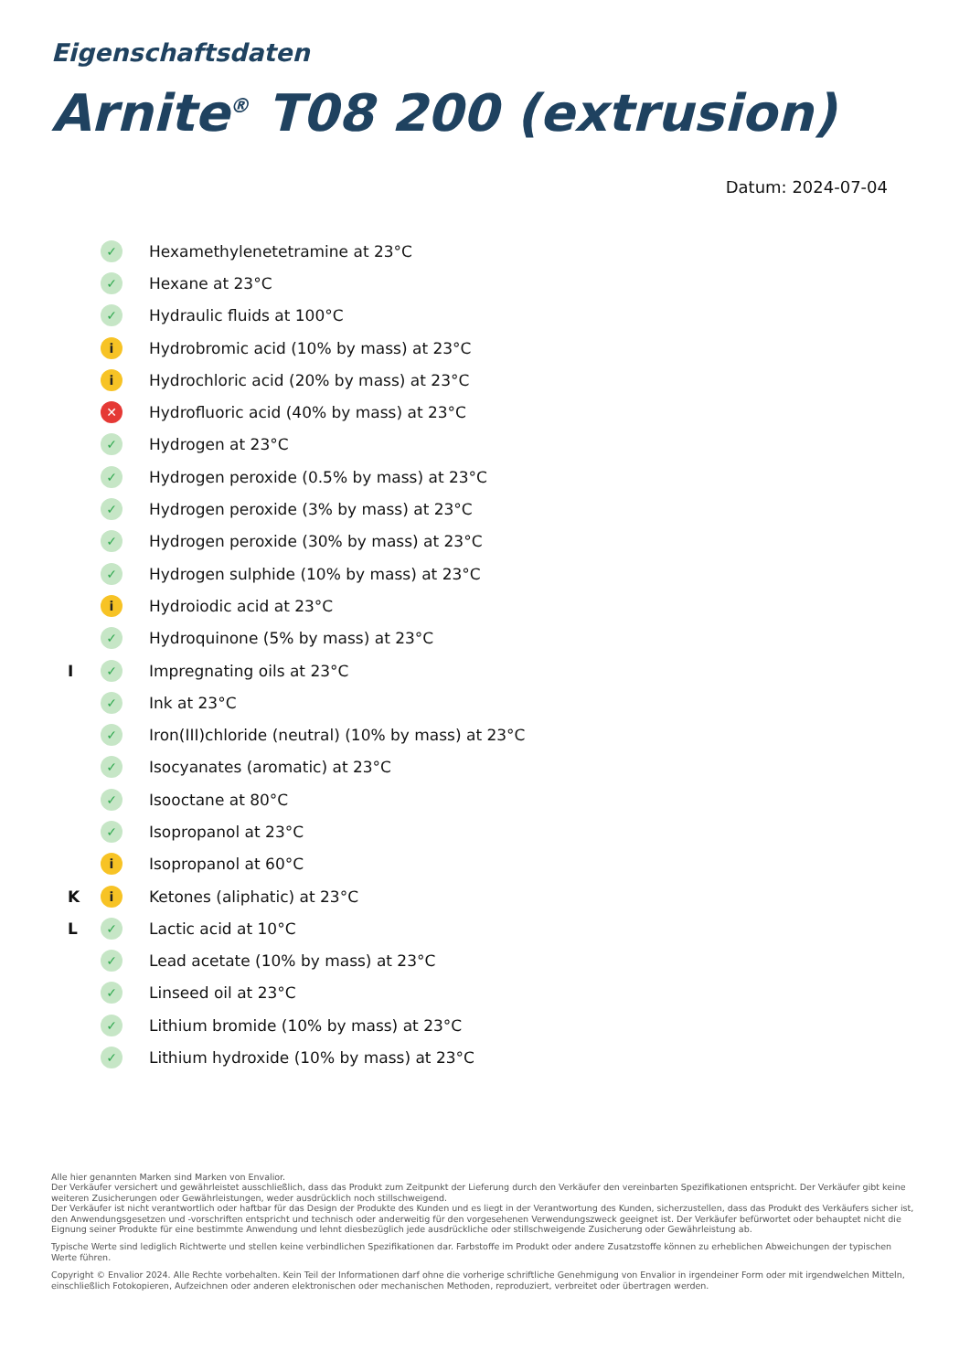Eigenschaftsdaten
Arnite<sup>®</sup> T08 200 (extrusion)
Datum: 2024-07-04
✓ Hexamethylenetetramine at 23°C
✓ Hexane at 23°C
✓ Hydraulic fluids at 100°C
i Hydrobromic acid (10% by mass) at 23°C
i Hydrochloric acid (20% by mass) at 23°C
✕ Hydrofluoric acid (40% by mass) at 23°C
✓ Hydrogen at 23°C
✓ Hydrogen peroxide (0.5% by mass) at 23°C
✓ Hydrogen peroxide (3% by mass) at 23°C
✓ Hydrogen peroxide (30% by mass) at 23°C
✓ Hydrogen sulphide (10% by mass) at 23°C
i Hydroiodic acid at 23°C
✓ Hydroquinone (5% by mass) at 23°C
I ✓ Impregnating oils at 23°C
✓ Ink at 23°C
✓ Iron(III)chloride (neutral) (10% by mass) at 23°C
✓ Isocyanates (aromatic) at 23°C
✓ Isooctane at 80°C
✓ Isopropanol at 23°C
i Isopropanol at 60°C
Ki Ketones (aliphatic) at 23°C
L ✓ Lactic acid at 10°C
✓ Lead acetate (10% by mass) at 23°C
✓ Linseed oil at 23°C
✓ Lithium bromide (10% by mass) at 23°C
✓ Lithium hydroxide (10% by mass) at 23°C
Alle hier genannten Marken sind Marken von Envalior.
Der Verkäufer versichert und gewährleistet ausschließlich, dass das Produkt zum Zeitpunkt der Lieferung durch den Verkäufer den vereinbarten Spezifikationen entspricht. Der Verkäufer gibt keine weiteren Zusicherungen oder Gewährleistungen, weder ausdrücklich noch stillschweigend.
Der Verkäufer ist nicht verantwortlich oder haftbar für das Design der Produkte des Kunden und es liegt in der Verantwortung des Kunden, sicherzustellen, dass das Produkt des Verkäufers sicher ist, den Anwendungsgesetzen und -vorschriften entspricht und technisch oder anderweitig für den vorgesehenen Verwendungszweck geeignet ist. Der Verkäufer befürwortet oder behauptet nicht die Eignung seiner Produkte für eine bestimmte Anwendung und lehnt diesbezüglich jede ausdrückliche oder stillschweigende Zusicherung oder Gewährleistung ab.
Typische Werte sind lediglich Richtwerte und stellen keine verbindlichen Spezifikationen dar. Farbstoffe im Produkt oder andere Zusatzstoffe können zu erheblichen Abweichungen der typischen Werte führen.
Copyright © Envalior 2024. Alle Rechte vorbehalten. Kein Teil der Informationen darf ohne die vorherige schriftliche Genehmigung von Envalior in irgendeiner Form oder mit irgendwelchen Mitteln, einschließlich Fotokopieren, Aufzeichnen oder anderen elektronischen oder mechanischen Methoden, reproduziert, verbreitet oder übertragen werden.